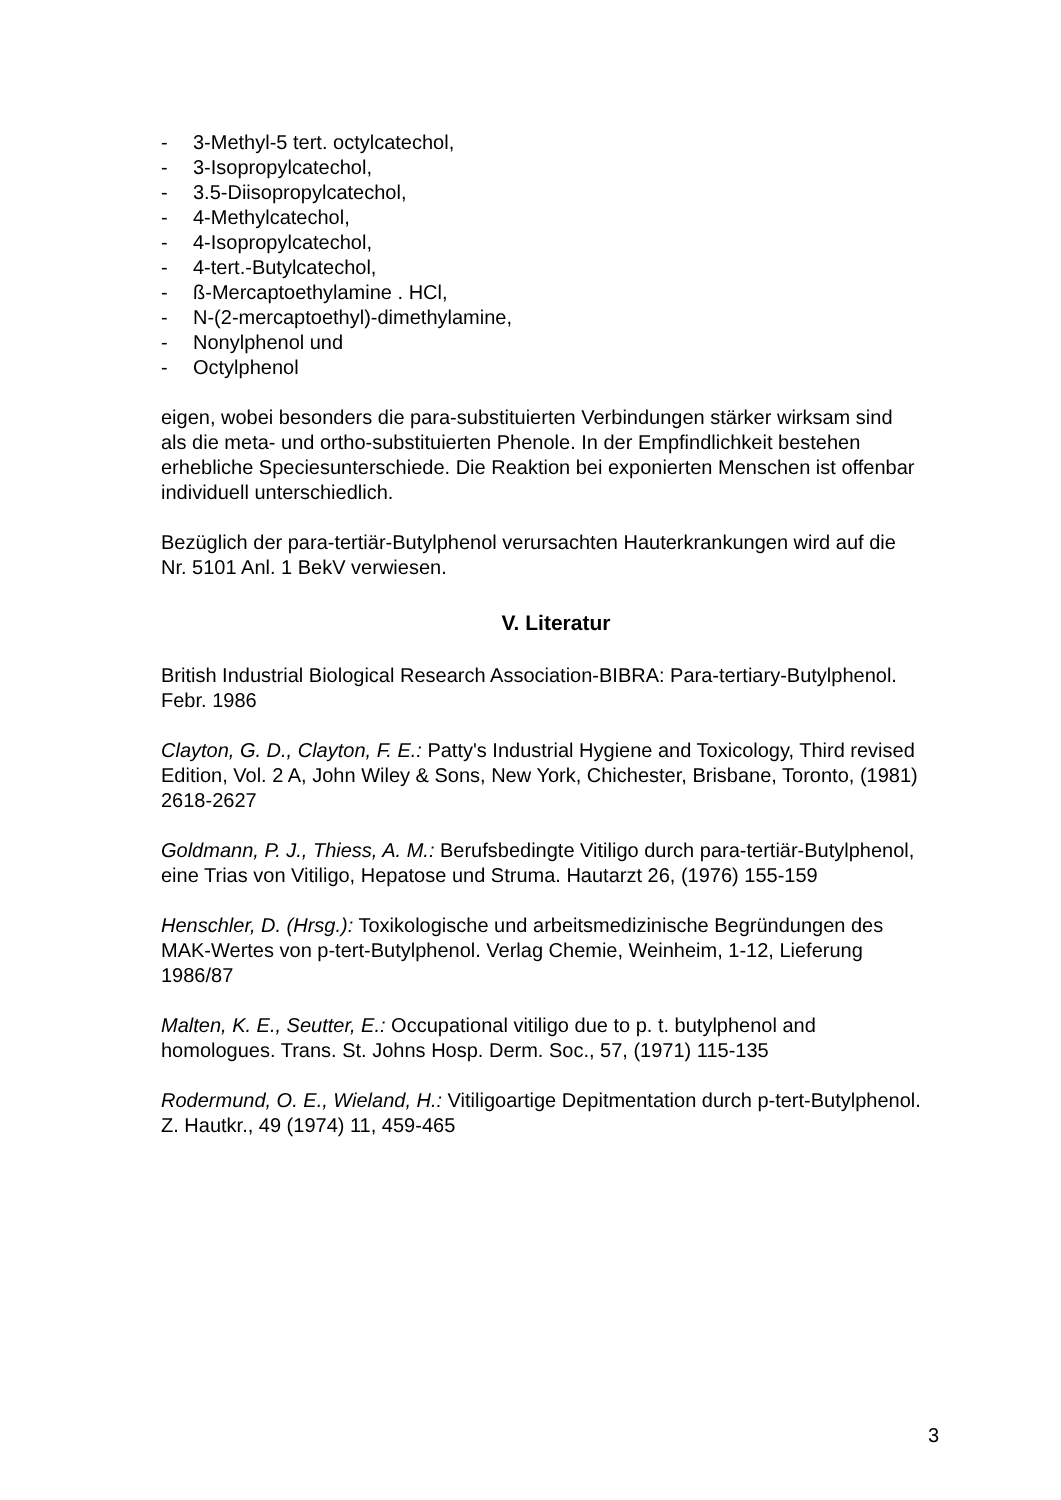- 3-Methyl-5 tert. octylcatechol,
- 3-Isopropylcatechol,
- 3.5-Diisopropylcatechol,
- 4-Methylcatechol,
- 4-Isopropylcatechol,
- 4-tert.-Butylcatechol,
- ß-Mercaptoethylamine . HCl,
- N-(2-mercaptoethyl)-dimethylamine,
- Nonylphenol und
- Octylphenol
eigen, wobei besonders die para-substituierten Verbindungen stärker wirksam sind als die meta- und ortho-substituierten Phenole. In der Empfindlichkeit bestehen erhebliche Speciesunterschiede. Die Reaktion bei exponierten Menschen ist offenbar individuell unterschiedlich.
Bezüglich der para-tertiär-Butylphenol verursachten Hauterkrankungen wird auf die Nr. 5101 Anl. 1 BekV verwiesen.
V. Literatur
British Industrial Biological Research Association-BIBRA: Para-tertiary-Butylphenol. Febr. 1986
Clayton, G. D., Clayton, F. E.: Patty's Industrial Hygiene and Toxicology, Third revised Edition, Vol. 2 A, John Wiley & Sons, New York, Chichester, Brisbane, Toronto, (1981) 2618-2627
Goldmann, P. J., Thiess, A. M.: Berufsbedingte Vitiligo durch para-tertiär-Butylphenol, eine Trias von Vitiligo, Hepatose und Struma. Hautarzt 26, (1976) 155-159
Henschler, D. (Hrsg.): Toxikologische und arbeitsmedizinische Begründungen des MAK-Wertes von p-tert-Butylphenol. Verlag Chemie, Weinheim, 1-12, Lieferung 1986/87
Malten, K. E., Seutter, E.: Occupational vitiligo due to p. t. butylphenol and homologues. Trans. St. Johns Hosp. Derm. Soc., 57, (1971) 115-135
Rodermund, O. E., Wieland, H.: Vitiligoartige Depitmentation durch p-tert-Butylphenol. Z. Hautkr., 49 (1974) 11, 459-465
3